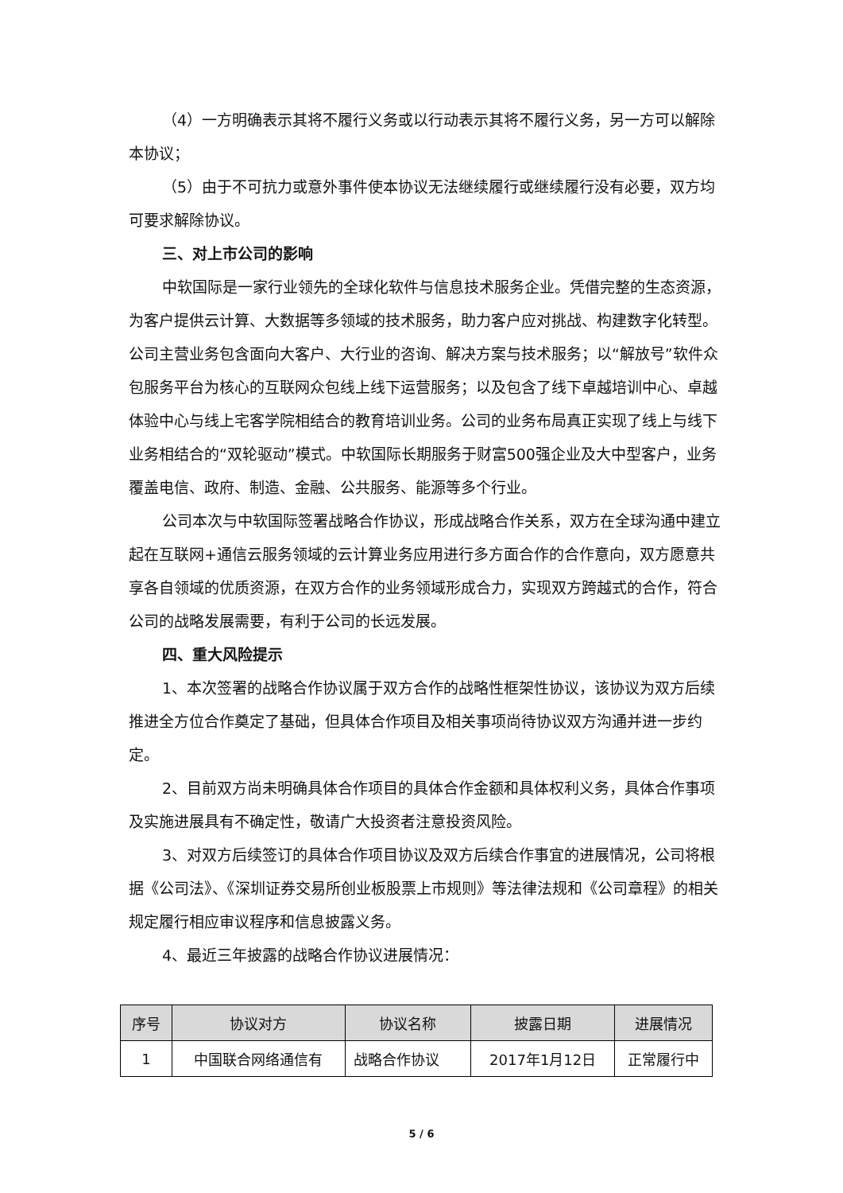（4）一方明确表示其将不履行义务或以行动表示其将不履行义务，另一方可以解除本协议；
（5）由于不可抗力或意外事件使本协议无法继续履行或继续履行没有必要，双方均可要求解除协议。
三、对上市公司的影响
中软国际是一家行业领先的全球化软件与信息技术服务企业。凭借完整的生态资源，为客户提供云计算、大数据等多领域的技术服务，助力客户应对挑战、构建数字化转型。公司主营业务包含面向大客户、大行业的咨询、解决方案与技术服务；以“解放号”软件众包服务平台为核心的互联网众包线上线下运营服务；以及包含了线下卓越培训中心、卓越体验中心与线上宅客学院相结合的教育培训业务。公司的业务布局真正实现了线上与线下业务相结合的“双轮驱动”模式。中软国际长期服务于财富500强企业及大中型客户，业务覆盖电信、政府、制造、金融、公共服务、能源等多个行业。
公司本次与中软国际签署战略合作协议，形成战略合作关系，双方在全球沟通中建立起在互联网+通信云服务领域的云计算业务应用进行多方面合作的合作意向，双方愿意共享各自领域的优质资源，在双方合作的业务领域形成合力，实现双方跨越式的合作，符合公司的战略发展需要，有利于公司的长远发展。
四、重大风险提示
1、本次签署的战略合作协议属于双方合作的战略性框架性协议，该协议为双方后续推进全方位合作奠定了基础，但具体合作项目及相关事项尚待协议双方沟通并进一步约定。
2、目前双方尚未明确具体合作项目的具体合作金额和具体权利义务，具体合作事项及实施进展具有不确定性，敬请广大投资者注意投资风险。
3、对双方后续签订的具体合作项目协议及双方后续合作事宜的进展情况，公司将根据《公司法》、《深圳证券交易所创业板股票上市规则》等法律法规和《公司章程》的相关规定履行相应审议程序和信息披露义务。
4、最近三年披露的战略合作协议进展情况：
| 序号 | 协议对方 | 协议名称 | 披露日期 | 进展情况 |
| --- | --- | --- | --- | --- |
| 1 | 中国联合网络通信有 | 战略合作协议 | 2017年1月12日 | 正常履行中 |
5 / 6